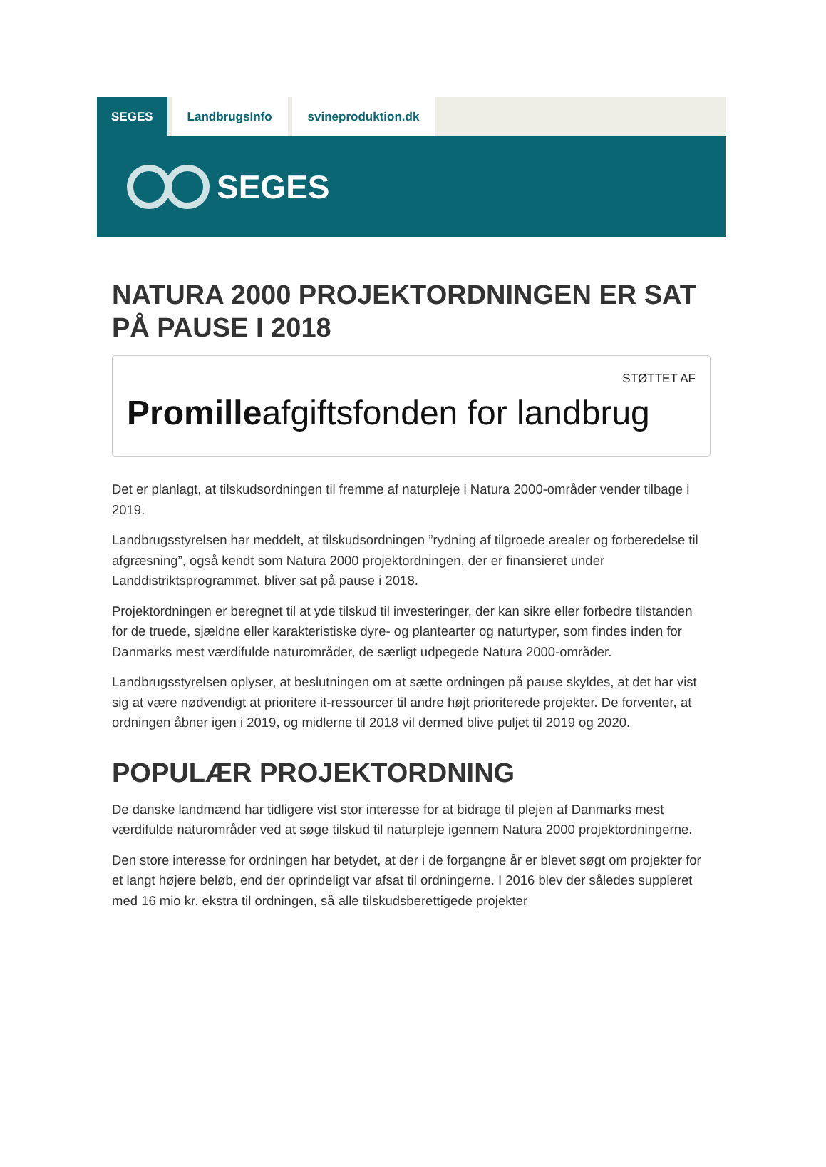SEGES LandbrugsInfo svineproduktion.dk
SEGES
NATURA 2000 PROJEKTORDNINGEN ER SAT PÅ PAUSE I 2018
STØTTET AF
Promilleafgiftsfonden for landbrug
Det er planlagt, at tilskudsordningen til fremme af naturpleje i Natura 2000-områder vender tilbage i 2019.
Landbrugsstyrelsen har meddelt, at tilskudsordningen ”rydning af tilgroede arealer og forberedelse til afgræsning”, også kendt som Natura 2000 projektordningen, der er finansieret under Landdistriktsprogrammet, bliver sat på pause i 2018.
Projektordningen er beregnet til at yde tilskud til investeringer, der kan sikre eller forbedre tilstanden for de truede, sjældne eller karakteristiske dyre- og plantearter og naturtyper, som findes inden for Danmarks mest værdifulde naturområder, de særligt udpegede Natura 2000-områder.
Landbrugsstyrelsen oplyser, at beslutningen om at sætte ordningen på pause skyldes, at det har vist sig at være nødvendigt at prioritere it-ressourcer til andre højt prioriterede projekter. De forventer, at ordningen åbner igen i 2019, og midlerne til 2018 vil dermed blive puljet til 2019 og 2020.
POPULÆR PROJEKTORDNING
De danske landmænd har tidligere vist stor interesse for at bidrage til plejen af Danmarks mest værdifulde naturområder ved at søge tilskud til naturpleje igennem Natura 2000 projektordningerne.
Den store interesse for ordningen har betydet, at der i de forgangne år er blevet søgt om projekter for et langt højere beløb, end der oprindeligt var afsat til ordningerne. I 2016 blev der således suppleret med 16 mio kr. ekstra til ordningen, så alle tilskudsberettigede projekter